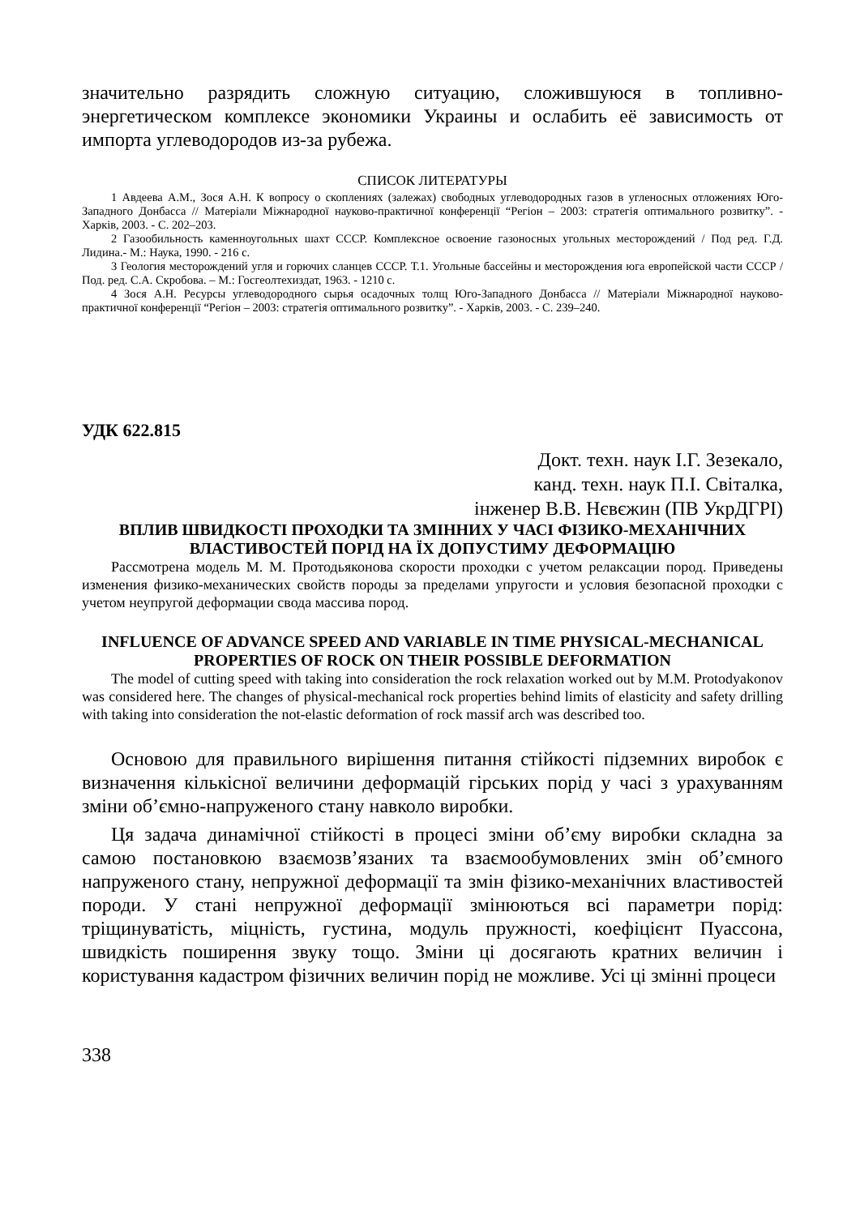значительно разрядить сложную ситуацию, сложившуюся в топливно-энергетическом комплексе экономики Украины и ослабить её зависимость от импорта углеводородов из-за рубежа.
СПИСОК ЛИТЕРАТУРЫ
1 Авдеева А.М., Зося А.Н. К вопросу о скоплениях (залежах) свободных углеводородных газов в угленосных отложениях Юго-Западного Донбасса // Матеріали Міжнародної науково-практичної конференції “Регіон – 2003: стратегія оптимального розвитку”. - Харків, 2003. - С. 202–203.
2 Газообильность каменноугольных шахт СССР. Комплексное освоение газоносных угольных месторождений / Под ред. Г.Д. Лидина.- М.: Наука, 1990. - 216 с.
3 Геология месторождений угля и горючих сланцев СССР. Т.1. Угольные бассейны и месторождения юга европейской части СССР / Под. ред. С.А. Скробова. – М.: Госгеолтехиздат, 1963. - 1210 с.
4 Зося А.Н. Ресурсы углеводородного сырья осадочных толщ Юго-Западного Донбасса // Матеріали Міжнародної науково-практичної конференції “Регіон – 2003: стратегія оптимального розвитку”. - Харків, 2003. - С. 239–240.
УДК 622.815
Докт. техн. наук І.Г. Зезекало,
канд. техн. наук П.І. Світалка,
інженер В.В. Нєвєжин (ПВ УкрДГРІ)
ВПЛИВ ШВИДКОСТІ ПРОХОДКИ ТА ЗМІННИХ У ЧАСІ ФІЗИКО-МЕХАНІЧНИХ ВЛАСТИВОСТЕЙ ПОРІД НА ЇХ ДОПУСТИМУ ДЕФОРМАЦІЮ
Рассмотрена модель М. М. Протодьяконова скорости проходки с учетом релаксации пород. Приведены изменения физико-механических свойств породы за пределами упругости и условия безопасной проходки с учетом неупругой деформации свода массива пород.
INFLUENCE OF ADVANCE SPEED AND VARIABLE IN TIME PHYSICAL-MECHANICAL PROPERTIES OF ROCK ON THEIR POSSIBLE DEFORMATION
The model of cutting speed with taking into consideration the rock relaxation worked out by M.M. Protodyakonov was considered here. The changes of physical-mechanical rock properties behind limits of elasticity and safety drilling with taking into consideration the not-elastic deformation of rock massif arch was described too.
Основою для правильного вирішення питання стійкості підземних виробок є визначення кількісної величини деформацій гірських порід у часі з урахуванням зміни об’ємно-напруженого стану навколо виробки.
Ця задача динамічної стійкості в процесі зміни об’єму виробки складна за самою постановкою взаємозв’язаних та взаємообумовлених змін об’ємного напруженого стану, непружної деформації та змін фізико-механічних властивостей породи. У стані непружної деформації змінюються всі параметри порід: тріщинуватість, міцність, густина, модуль пружності, коефіцієнт Пуассона, швидкість поширення звуку тощо. Зміни ці досягають кратних величин і користування кадастром фізичних величин порід не можливе. Усі ці змінні процеси
338